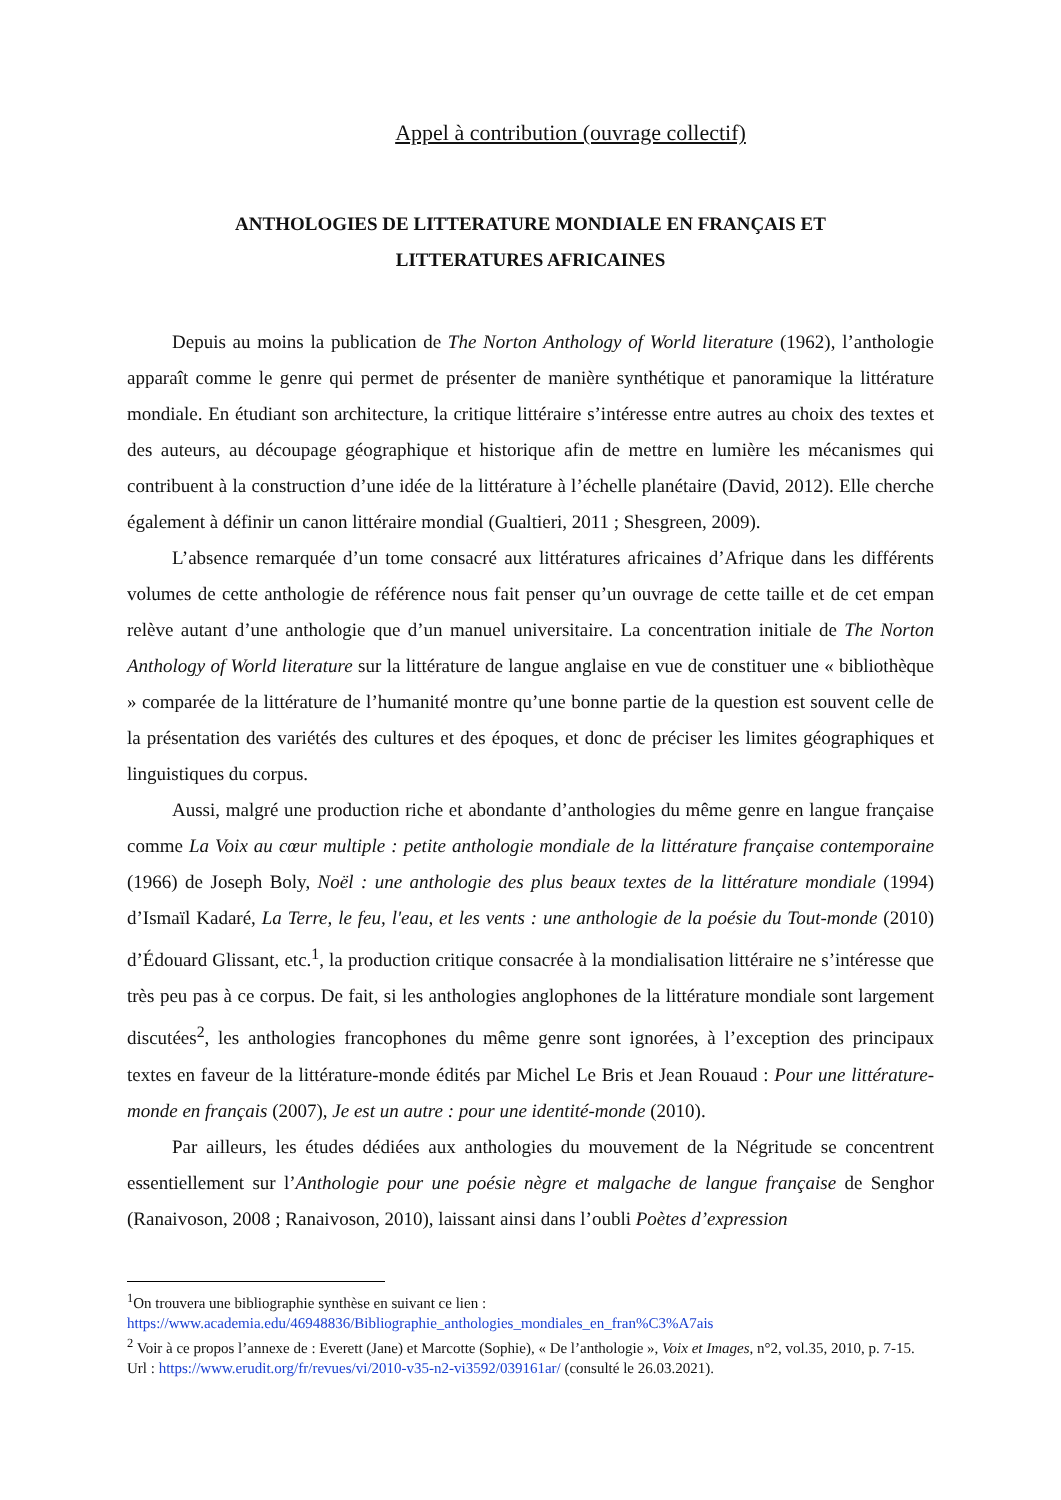Appel à contribution (ouvrage collectif)
ANTHOLOGIES DE LITTERATURE MONDIALE EN FRANÇAIS ET
LITTERATURES AFRICAINES
Depuis au moins la publication de The Norton Anthology of World literature (1962), l’anthologie apparaît comme le genre qui permet de présenter de manière synthétique et panoramique la littérature mondiale. En étudiant son architecture, la critique littéraire s’intéresse entre autres au choix des textes et des auteurs, au découpage géographique et historique afin de mettre en lumière les mécanismes qui contribuent à la construction d’une idée de la littérature à l’échelle planétaire (David, 2012). Elle cherche également à définir un canon littéraire mondial (Gualtieri, 2011 ; Shesgreen, 2009).
L’absence remarquée d’un tome consacré aux littératures africaines d’Afrique dans les différents volumes de cette anthologie de référence nous fait penser qu’un ouvrage de cette taille et de cet empan relève autant d’une anthologie que d’un manuel universitaire. La concentration initiale de The Norton Anthology of World literature sur la littérature de langue anglaise en vue de constituer une « bibliothèque » comparée de la littérature de l’humanité montre qu’une bonne partie de la question est souvent celle de la présentation des variétés des cultures et des époques, et donc de préciser les limites géographiques et linguistiques du corpus.
Aussi, malgré une production riche et abondante d’anthologies du même genre en langue française comme La Voix au cœur multiple : petite anthologie mondiale de la littérature française contemporaine (1966) de Joseph Boly, Noël : une anthologie des plus beaux textes de la littérature mondiale (1994) d’Ismaïl Kadaré, La Terre, le feu, l'eau, et les vents : une anthologie de la poésie du Tout-monde (2010) d’Édouard Glissant, etc.<sup>1</sup>, la production critique consacrée à la mondialisation littéraire ne s’intéresse que très peu pas à ce corpus. De fait, si les anthologies anglophones de la littérature mondiale sont largement discutées<sup>2</sup>, les anthologies francophones du même genre sont ignorées, à l’exception des principaux textes en faveur de la littérature-monde édités par Michel Le Bris et Jean Rouaud : Pour une littérature-monde en français (2007), Je est un autre : pour une identité-monde (2010).
Par ailleurs, les études dédiées aux anthologies du mouvement de la Négritude se concentrent essentiellement sur l’Anthologie pour une poésie nègre et malgache de langue française de Senghor (Ranaivoson, 2008 ; Ranaivoson, 2010), laissant ainsi dans l’oubli Poètes d’expression
<sup>1</sup> On trouvera une bibliographie synthèse en suivant ce lien :
https://www.academia.edu/46948836/Bibliographie_anthologies_mondiales_en_fran%C3%A7ais
<sup>2</sup> Voir à ce propos l’annexe de : Everett (Jane) et Marcotte (Sophie), « De l’anthologie », Voix et Images, n°2, vol.35, 2010, p. 7-15. Url : https://www.erudit.org/fr/revues/vi/2010-v35-n2-vi3592/039161ar/ (consulté le 26.03.2021).